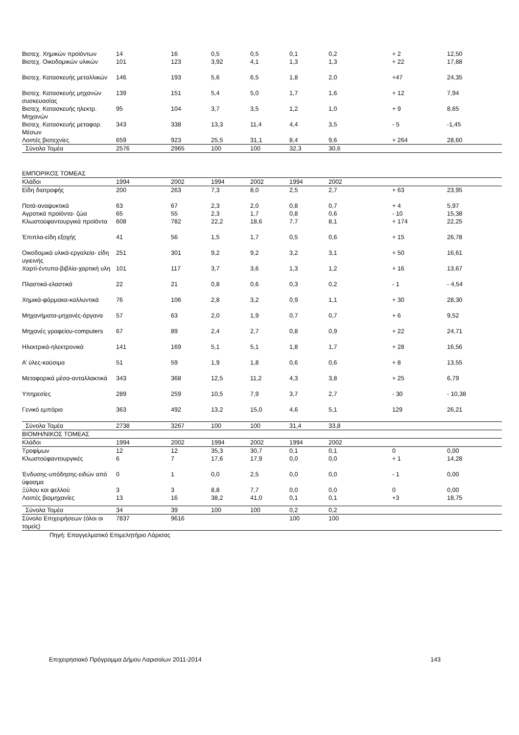| Βιοτεχ. Χημικών προϊόντων | 14 | 16 | 0,5 | 0,5 | 0,1 | 0,2 | + 2 | 12,50 |
| Βιοτεχ. Οικοδομικών υλικών | 101 | 123 | 3,92 | 4,1 | 1,3 | 1,3 | + 22 | 17,88 |
| Βιοτεχ. Κατασκευής μεταλλικών | 146 | 193 | 5,6 | 6,5 | 1,8 | 2,0 | +47 | 24,35 |
| Βιοτεχ. Κατασκευής μηχανών συσκευασίας | 139 | 151 | 5,4 | 5,0 | 1,7 | 1,6 | + 12 | 7,94 |
| Βιοτεχ. Κατασκευής ηλεκτρ. Μηχανών | 95 | 104 | 3,7 | 3,5 | 1,2 | 1,0 | + 9 | 8,65 |
| Βιοτεχ. Κατασκευής μεταφορ. Μέσων | 343 | 338 | 13,3 | 11,4 | 4,4 | 3,5 | - 5 | -1,45 |
| Λοιπές βιοτεχνίες | 659 | 923 | 25,5 | 31,1 | 8,4 | 9,6 | + 264 | 28,60 |
| Σύνολα Τομέα | 2576 | 2965 | 100 | 100 | 32,3 | 30,6 | | |
| ΕΜΠΟΡΙΚΟΣ ΤΟΜΕΑΣ | | | | | | | | |
| Κλάδοι | 1994 | 2002 | 1994 | 2002 | 1994 | 2002 | | |
| Είδη διατροφής | 200 | 263 | 7,3 | 8,0 | 2,5 | 2,7 | + 63 | 23,95 |
| Ποτά-αναψυκτικά | 63 | 67 | 2,3 | 2,0 | 0,8 | 0,7 | + 4 | 5,97 |
| Αγροτικά προϊόντα- ζώα | 65 | 55 | 2,3 | 1,7 | 0,8 | 0,6 | - 10 | 15,38 |
| Κλωστοϋφαντουργικά προϊόντα | 608 | 782 | 22,2 | 18,6 | 7,7 | 8,1 | + 174 | 22,25 |
| Έπιπλα-είδη εξοχής | 41 | 56 | 1,5 | 1,7 | 0,5 | 0,6 | + 15 | 26,78 |
| Οικοδομικά υλικά-εργαλεία- είδη υγιεινής | 251 | 301 | 9,2 | 9,2 | 3,2 | 3,1 | + 50 | 16,61 |
| Χαρτί-έντυπα-βιβλία-χαρτική υλη | 101 | 117 | 3,7 | 3,6 | 1,3 | 1,2 | + 16 | 13,67 |
| Πλαστικά-ελαστικά | 22 | 21 | 0,8 | 0,6 | 0,3 | 0,2 | - 1 | - 4,54 |
| Χημικά-φάρμακα-καλλυντικά | 76 | 106 | 2,8 | 3,2 | 0,9 | 1,1 | + 30 | 28,30 |
| Μηχανήματα-μηχανές-όργανα | 57 | 63 | 2,0 | 1,9 | 0,7 | 0,7 | + 6 | 9,52 |
| Μηχανές γραφείου-computers | 67 | 89 | 2,4 | 2,7 | 0,8 | 0,9 | + 22 | 24,71 |
| Ηλεκτρικά-ηλεκτρονικά | 141 | 169 | 5,1 | 5,1 | 1,8 | 1,7 | + 28 | 16,56 |
| Α’ ύλες-καύσιμα | 51 | 59 | 1,9 | 1,8 | 0,6 | 0,6 | + 8 | 13,55 |
| Μεταφορικά μέσα-ανταλλακτικά | 343 | 368 | 12,5 | 11,2 | 4,3 | 3,8 | + 25 | 6,79 |
| Υπηρεσίες | 289 | 259 | 10,5 | 7,9 | 3,7 | 2,7 | - 30 | - 10,38 |
| Γενικό εμπόριο | 363 | 492 | 13,2 | 15,0 | 4,6 | 5,1 | 129 | 26,21 |
| Σύνολα Τομέα | 2738 | 3267 | 100 | 100 | 31,4 | 33,8 | | |
| ΒΙΟΜΗ/ΝΙΚΟΣ ΤΟΜΕΑΣ | | | | | | | | |
| Κλάδοι | 1994 | 2002 | 1994 | 2002 | 1994 | 2002 | | |
| Τροφίμων | 12 | 12 | 35,3 | 30,7 | 0,1 | 0,1 | 0 | 0,00 |
| Κλωστοϋφαντουργικές | 6 | 7 | 17,6 | 17,9 | 0,0 | 0,0 | + 1 | 14,28 |
| Ένδυσης-υπόδησης-ειδών από ύφασμα | 0 | 1 | 0,0 | 2,5 | 0,0 | 0,0 | - 1 | 0,00 |
| Ξύλου και φελλού | 3 | 3 | 8,8 | 7,7 | 0,0 | 0,0 | 0 | 0,00 |
| Λοιπές βιομηχανίες | 13 | 16 | 38,2 | 41,0 | 0,1 | 0,1 | +3 | 18,75 |
| Σύνολα Τομέα | 34 | 39 | 100 | 100 | 0,2 | 0,2 | | |
| Σύνολο Επιχειρήσεων (όλοι οι τομείς) | 7837 | 9616 | | | 100 | 100 | | |
Πηγή: Επαγγελματικό Επιμελητήριο Λάρισας
Επιχειρησιακό Πρόγραμμα Δήμου Λαρισαίων 2011-2014 143